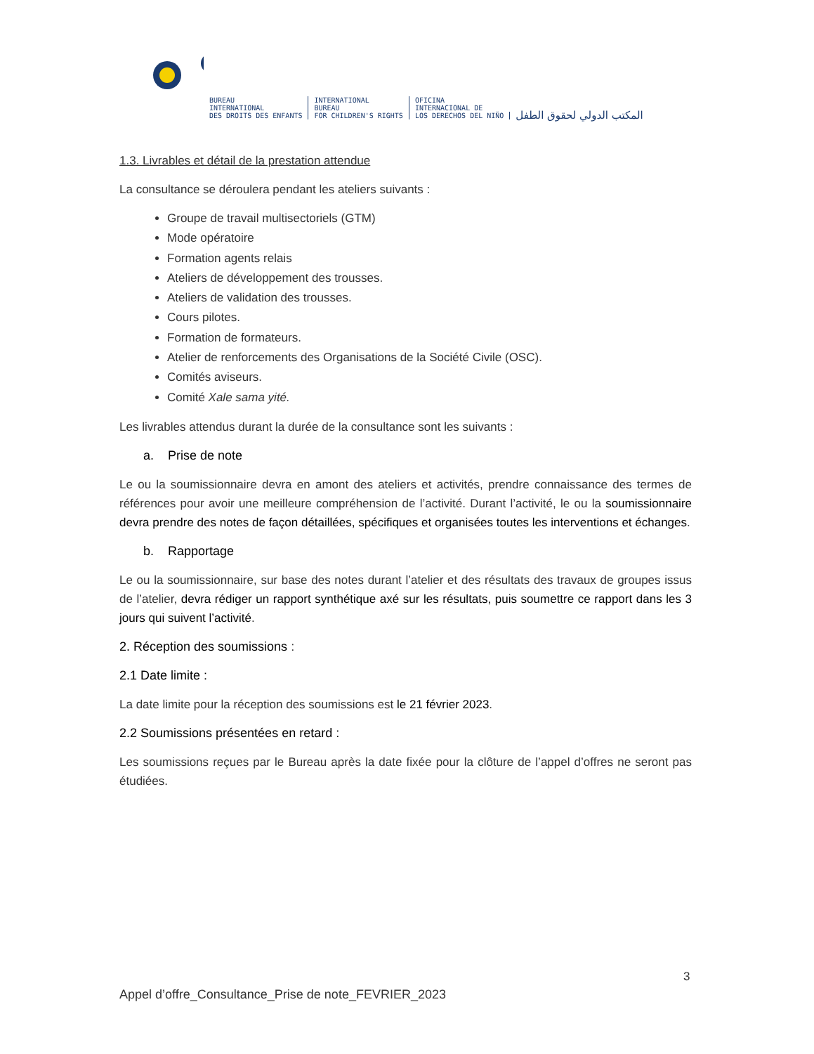BUREAU
INTERNATIONAL
DES DROITS DES ENFANTS
INTERNATIONAL
BUREAU
FOR CHILDREN'S RIGHTS
OFICINA
INTERNACIONAL DE
LOS DERECHOS DEL NIÑO
المكتب الدولي لحقوق الطفل
1.3. Livrables et détail de la prestation attendue
La consultance se déroulera pendant les ateliers suivants :
Groupe de travail multisectoriels (GTM)
Mode opératoire
Formation agents relais
Ateliers de développement des trousses.
Ateliers de validation des trousses.
Cours pilotes.
Formation de formateurs.
Atelier de renforcements des Organisations de la Société Civile (OSC).
Comités aviseurs.
Comité Xale sama yité.
Les livrables attendus durant la durée de la consultance sont les suivants :
a. Prise de note
Le ou la soumissionnaire devra en amont des ateliers et activités, prendre connaissance des termes de références pour avoir une meilleure compréhension de l’activité. Durant l’activité, le ou la soumissionnaire devra prendre des notes de façon détaillées, spécifiques et organisées toutes les interventions et échanges.
b. Rapportage
Le ou la soumissionnaire, sur base des notes durant l’atelier et des résultats des travaux de groupes issus de l’atelier, devra rédiger un rapport synthétique axé sur les résultats, puis soumettre ce rapport dans les 3 jours qui suivent l’activité.
2. Réception des soumissions :
2.1 Date limite :
La date limite pour la réception des soumissions est le 21 février 2023.
2.2 Soumissions présentées en retard :
Les soumissions reçues par le Bureau après la date fixée pour la clôture de l’appel d’offres ne seront pas étudiées.
3
Appel d’offre_Consultance_Prise de note_FEVRIER_2023